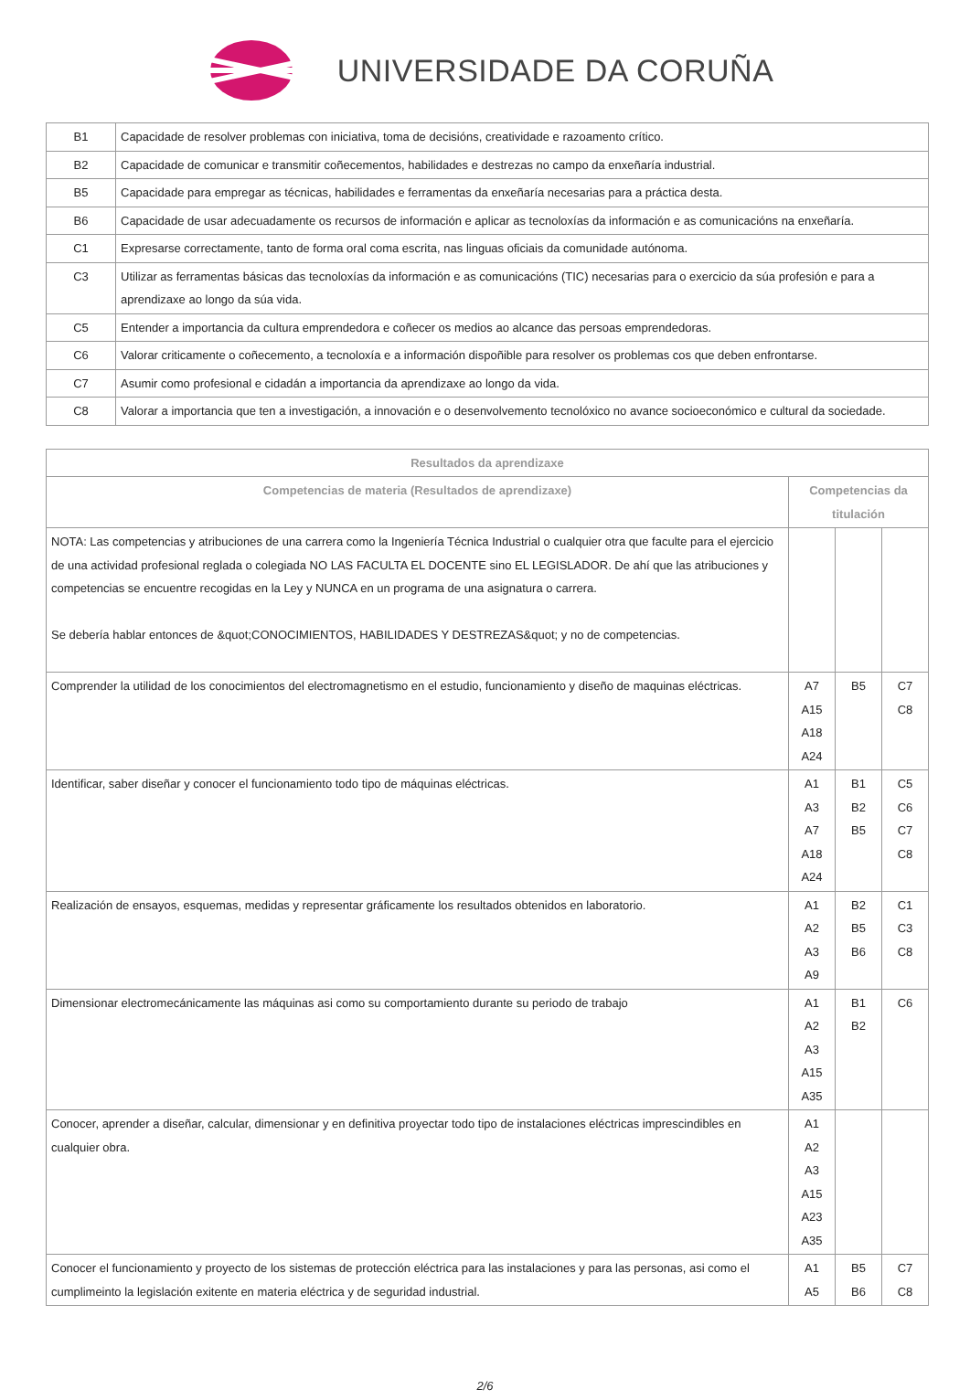UNIVERSIDADE DA CORUÑA
| B1 | Capacidade de resolver problemas con iniciativa, toma de decisións, creatividade e razoamento crítico. |
| B2 | Capacidade de comunicar e transmitir coñecementos, habilidades e destrezas no campo da enxeñaría industrial. |
| B5 | Capacidade para empregar as técnicas, habilidades e ferramentas da enxeñaría necesarias para a práctica desta. |
| B6 | Capacidade de usar adecuadamente os recursos de información e aplicar as tecnoloxías da información e as comunicacións na enxeñaría. |
| C1 | Expresarse correctamente, tanto de forma oral coma escrita, nas linguas oficiais da comunidade autónoma. |
| C3 | Utilizar as ferramentas básicas das tecnoloxías da información e as comunicacións (TIC) necesarias para o exercicio da súa profesión e para a aprendizaxe ao longo da súa vida. |
| C5 | Entender a importancia da cultura emprendedora e coñecer os medios ao alcance das persoas emprendedoras. |
| C6 | Valorar criticamente o coñecemento, a tecnoloxía e a información dispoñible para resolver os problemas cos que deben enfrontarse. |
| C7 | Asumir como profesional e cidadán a importancia da aprendizaxe ao longo da vida. |
| C8 | Valorar a importancia que ten a investigación, a innovación e o desenvolvemento tecnolóxico no avance socioeconómico e cultural da sociedade. |
| Resultados da aprendizaxe | | | |
| --- | --- | --- | --- |
| Competencias de materia (Resultados de aprendizaxe) | Competencias da titulación | | |
| NOTA: Las competencias y atribuciones de una carrera como la Ingeniería Técnica Industrial o cualquier otra que faculte para el ejercicio de una actividad profesional reglada o colegiada NO LAS FACULTA EL DOCENTE sino EL LEGISLADOR. De ahí que las atribuciones y competencias se encuentre recogidas en la Ley y NUNCA en un programa de una asignatura o carrera. Se debería hablar entonces de &quot;CONOCIMIENTOS, HABILIDADES Y DESTREZAS&quot; y no de competencias. | | | |
| Comprender la utilidad de los conocimientos del electromagnetismo en el estudio, funcionamiento y diseño de maquinas eléctricas. | A7 A15 A18 A24 | B5 | C7 C8 |
| Identificar, saber diseñar y conocer el funcionamiento todo tipo de máquinas eléctricas. | A1 A3 A7 A18 A24 | B1 B2 B5 | C5 C6 C7 C8 |
| Realización de ensayos, esquemas, medidas y representar gráficamente los resultados obtenidos en laboratorio. | A1 A2 A3 A9 | B2 B5 B6 | C1 C3 C8 |
| Dimensionar electromecánicamente las máquinas asi como su comportamiento durante su periodo de trabajo | A1 A2 A3 A15 A35 | B1 B2 | C6 |
| Conocer, aprender a diseñar, calcular, dimensionar y en definitiva proyectar todo tipo de instalaciones eléctricas imprescindibles en cualquier obra. | A1 A2 A3 A15 A23 A35 | | |
| Conocer el funcionamiento y proyecto de los sistemas de protección eléctrica para las instalaciones y para las personas, asi como el cumplimeinto la legislación exitente en materia eléctrica y de seguridad industrial. | A1 A5 | B5 B6 | C7 C8 |
2/6